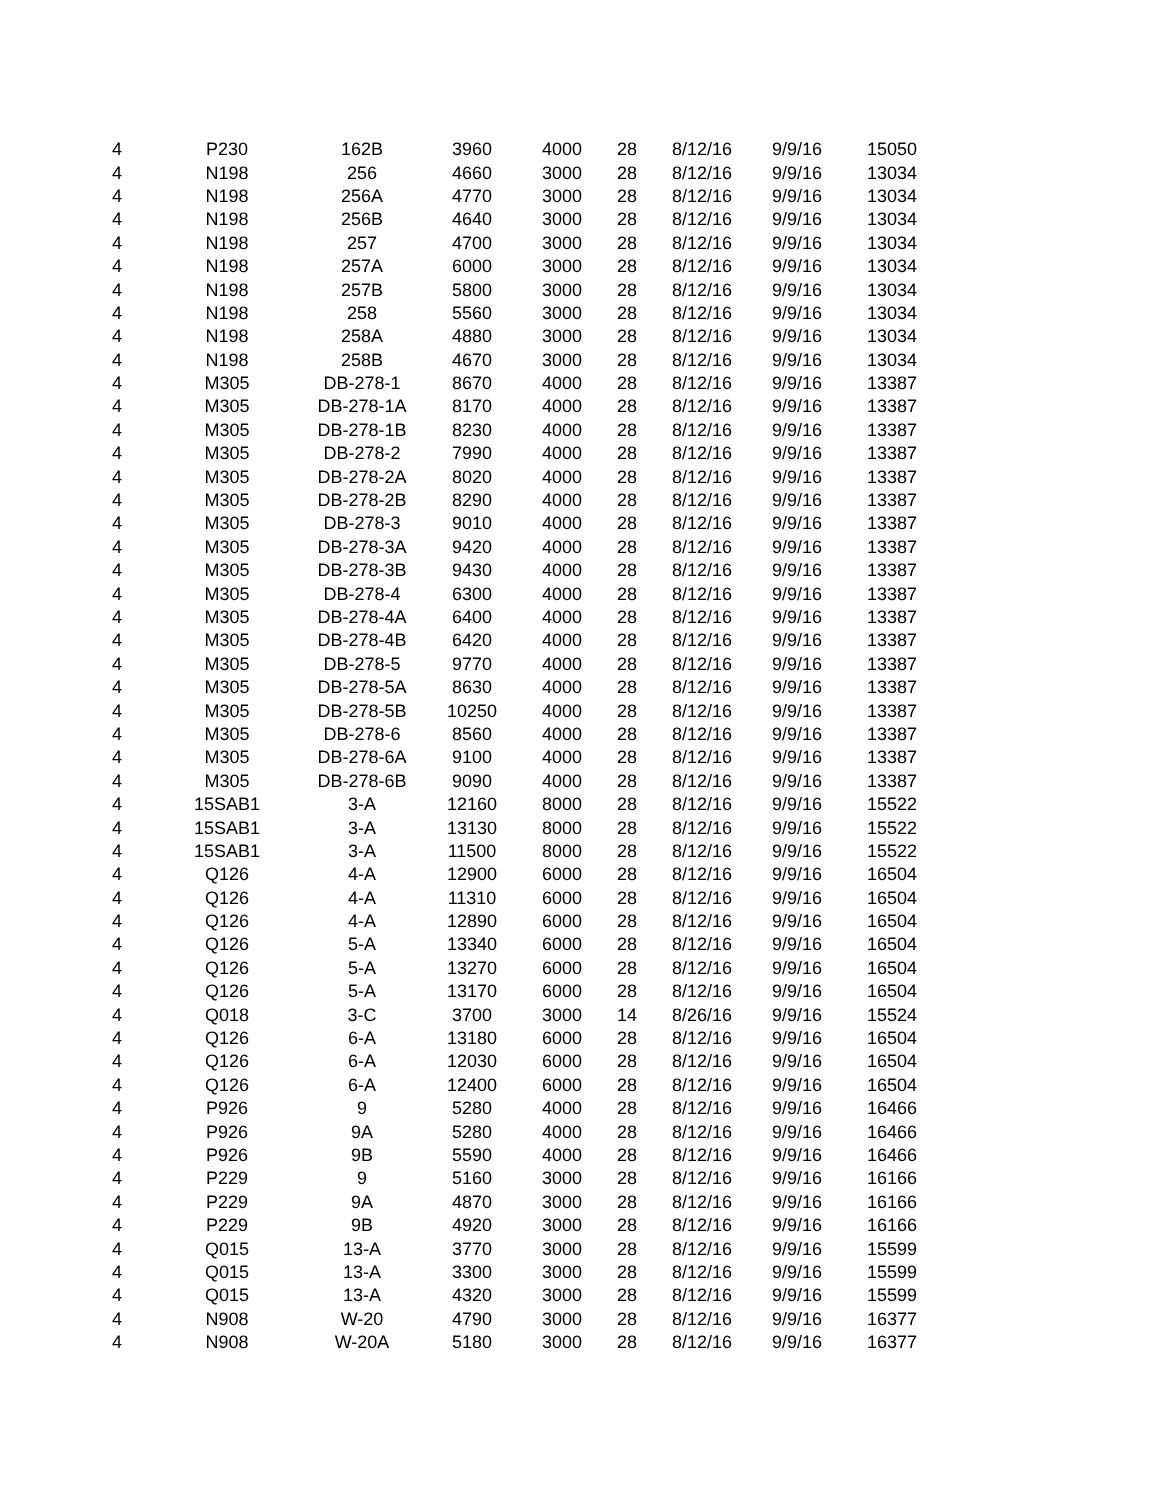| 4 | P230 | 162B | 3960 | 4000 | 28 | 8/12/16 | 9/9/16 | 15050 |
| 4 | N198 | 256 | 4660 | 3000 | 28 | 8/12/16 | 9/9/16 | 13034 |
| 4 | N198 | 256A | 4770 | 3000 | 28 | 8/12/16 | 9/9/16 | 13034 |
| 4 | N198 | 256B | 4640 | 3000 | 28 | 8/12/16 | 9/9/16 | 13034 |
| 4 | N198 | 257 | 4700 | 3000 | 28 | 8/12/16 | 9/9/16 | 13034 |
| 4 | N198 | 257A | 6000 | 3000 | 28 | 8/12/16 | 9/9/16 | 13034 |
| 4 | N198 | 257B | 5800 | 3000 | 28 | 8/12/16 | 9/9/16 | 13034 |
| 4 | N198 | 258 | 5560 | 3000 | 28 | 8/12/16 | 9/9/16 | 13034 |
| 4 | N198 | 258A | 4880 | 3000 | 28 | 8/12/16 | 9/9/16 | 13034 |
| 4 | N198 | 258B | 4670 | 3000 | 28 | 8/12/16 | 9/9/16 | 13034 |
| 4 | M305 | DB-278-1 | 8670 | 4000 | 28 | 8/12/16 | 9/9/16 | 13387 |
| 4 | M305 | DB-278-1A | 8170 | 4000 | 28 | 8/12/16 | 9/9/16 | 13387 |
| 4 | M305 | DB-278-1B | 8230 | 4000 | 28 | 8/12/16 | 9/9/16 | 13387 |
| 4 | M305 | DB-278-2 | 7990 | 4000 | 28 | 8/12/16 | 9/9/16 | 13387 |
| 4 | M305 | DB-278-2A | 8020 | 4000 | 28 | 8/12/16 | 9/9/16 | 13387 |
| 4 | M305 | DB-278-2B | 8290 | 4000 | 28 | 8/12/16 | 9/9/16 | 13387 |
| 4 | M305 | DB-278-3 | 9010 | 4000 | 28 | 8/12/16 | 9/9/16 | 13387 |
| 4 | M305 | DB-278-3A | 9420 | 4000 | 28 | 8/12/16 | 9/9/16 | 13387 |
| 4 | M305 | DB-278-3B | 9430 | 4000 | 28 | 8/12/16 | 9/9/16 | 13387 |
| 4 | M305 | DB-278-4 | 6300 | 4000 | 28 | 8/12/16 | 9/9/16 | 13387 |
| 4 | M305 | DB-278-4A | 6400 | 4000 | 28 | 8/12/16 | 9/9/16 | 13387 |
| 4 | M305 | DB-278-4B | 6420 | 4000 | 28 | 8/12/16 | 9/9/16 | 13387 |
| 4 | M305 | DB-278-5 | 9770 | 4000 | 28 | 8/12/16 | 9/9/16 | 13387 |
| 4 | M305 | DB-278-5A | 8630 | 4000 | 28 | 8/12/16 | 9/9/16 | 13387 |
| 4 | M305 | DB-278-5B | 10250 | 4000 | 28 | 8/12/16 | 9/9/16 | 13387 |
| 4 | M305 | DB-278-6 | 8560 | 4000 | 28 | 8/12/16 | 9/9/16 | 13387 |
| 4 | M305 | DB-278-6A | 9100 | 4000 | 28 | 8/12/16 | 9/9/16 | 13387 |
| 4 | M305 | DB-278-6B | 9090 | 4000 | 28 | 8/12/16 | 9/9/16 | 13387 |
| 4 | 15SAB1 | 3-A | 12160 | 8000 | 28 | 8/12/16 | 9/9/16 | 15522 |
| 4 | 15SAB1 | 3-A | 13130 | 8000 | 28 | 8/12/16 | 9/9/16 | 15522 |
| 4 | 15SAB1 | 3-A | 11500 | 8000 | 28 | 8/12/16 | 9/9/16 | 15522 |
| 4 | Q126 | 4-A | 12900 | 6000 | 28 | 8/12/16 | 9/9/16 | 16504 |
| 4 | Q126 | 4-A | 11310 | 6000 | 28 | 8/12/16 | 9/9/16 | 16504 |
| 4 | Q126 | 4-A | 12890 | 6000 | 28 | 8/12/16 | 9/9/16 | 16504 |
| 4 | Q126 | 5-A | 13340 | 6000 | 28 | 8/12/16 | 9/9/16 | 16504 |
| 4 | Q126 | 5-A | 13270 | 6000 | 28 | 8/12/16 | 9/9/16 | 16504 |
| 4 | Q126 | 5-A | 13170 | 6000 | 28 | 8/12/16 | 9/9/16 | 16504 |
| 4 | Q018 | 3-C | 3700 | 3000 | 14 | 8/26/16 | 9/9/16 | 15524 |
| 4 | Q126 | 6-A | 13180 | 6000 | 28 | 8/12/16 | 9/9/16 | 16504 |
| 4 | Q126 | 6-A | 12030 | 6000 | 28 | 8/12/16 | 9/9/16 | 16504 |
| 4 | Q126 | 6-A | 12400 | 6000 | 28 | 8/12/16 | 9/9/16 | 16504 |
| 4 | P926 | 9 | 5280 | 4000 | 28 | 8/12/16 | 9/9/16 | 16466 |
| 4 | P926 | 9A | 5280 | 4000 | 28 | 8/12/16 | 9/9/16 | 16466 |
| 4 | P926 | 9B | 5590 | 4000 | 28 | 8/12/16 | 9/9/16 | 16466 |
| 4 | P229 | 9 | 5160 | 3000 | 28 | 8/12/16 | 9/9/16 | 16166 |
| 4 | P229 | 9A | 4870 | 3000 | 28 | 8/12/16 | 9/9/16 | 16166 |
| 4 | P229 | 9B | 4920 | 3000 | 28 | 8/12/16 | 9/9/16 | 16166 |
| 4 | Q015 | 13-A | 3770 | 3000 | 28 | 8/12/16 | 9/9/16 | 15599 |
| 4 | Q015 | 13-A | 3300 | 3000 | 28 | 8/12/16 | 9/9/16 | 15599 |
| 4 | Q015 | 13-A | 4320 | 3000 | 28 | 8/12/16 | 9/9/16 | 15599 |
| 4 | N908 | W-20 | 4790 | 3000 | 28 | 8/12/16 | 9/9/16 | 16377 |
| 4 | N908 | W-20A | 5180 | 3000 | 28 | 8/12/16 | 9/9/16 | 16377 |